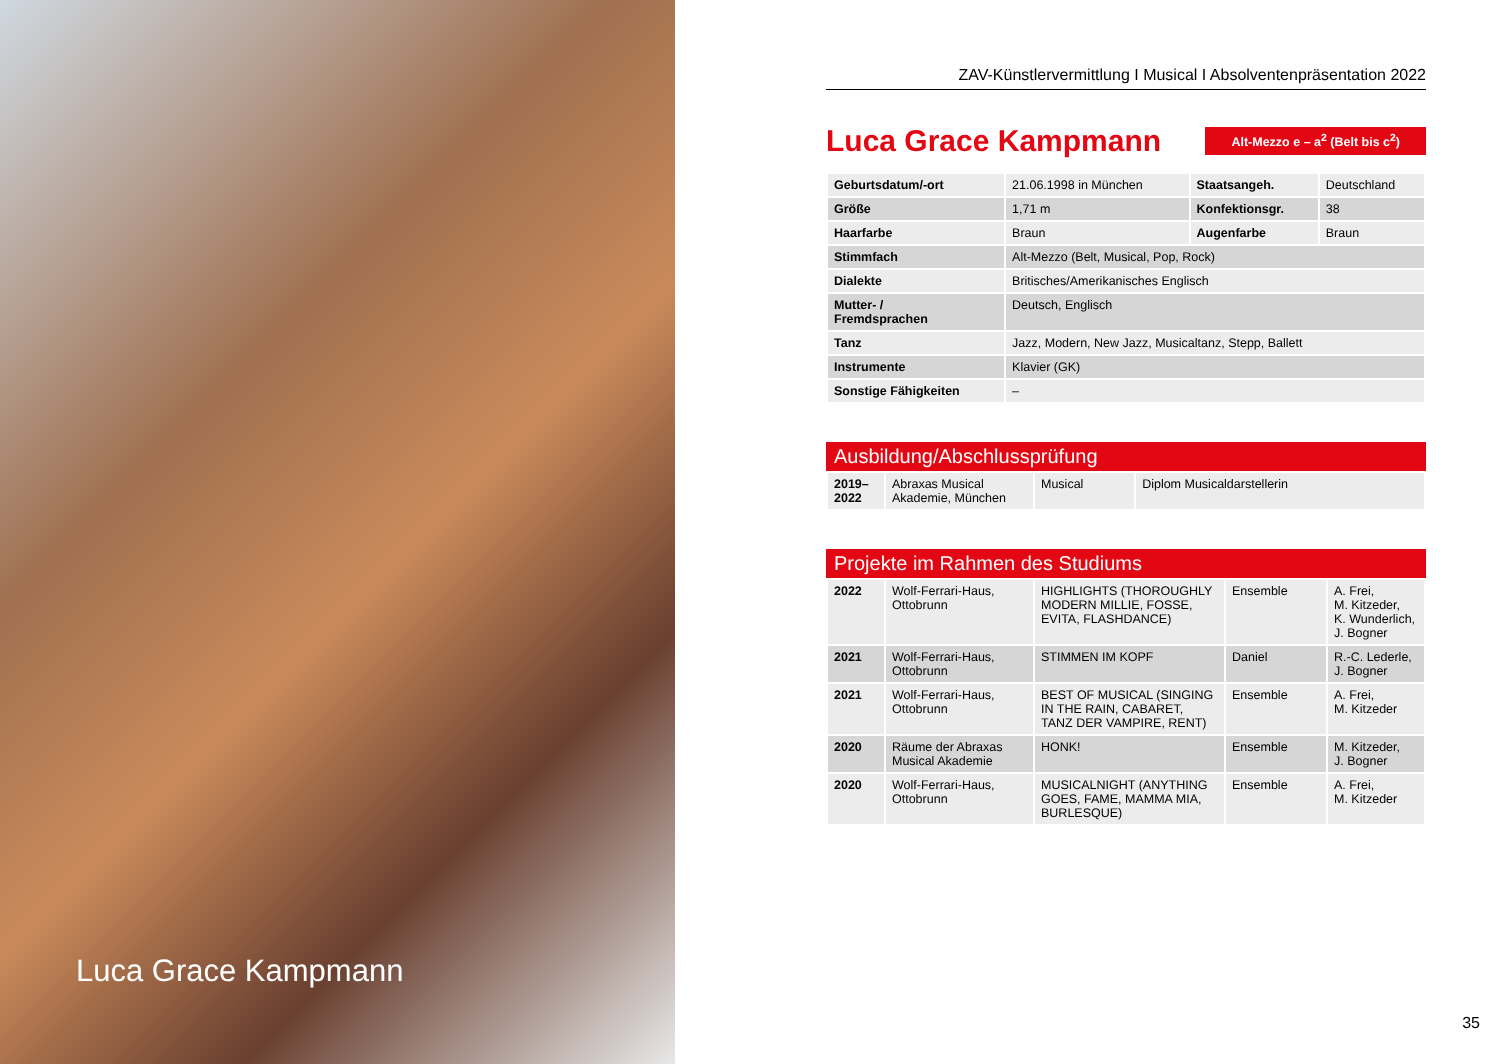Luca Grace Kampmann
ZAV-Künstlervermittlung I Musical I Absolventenpräsentation 2022
Luca Grace Kampmann
Alt-Mezzo e – a<sup>2</sup> (Belt bis c<sup>2</sup>)
| Geburtsdatum/-ort | 21.06.1998 in München | Staatsangeh. | Deutschland |
| Größe | 1,71 m | Konfektionsgr. | 38 |
| Haarfarbe | Braun | Augenfarbe | Braun |
| Stimmfach | Alt-Mezzo (Belt, Musical, Pop, Rock) | | |
| Dialekte | Britisches/Amerikanisches Englisch | | |
| Mutter- / Fremdsprachen | Deutsch, Englisch | | |
| Tanz | Jazz, Modern, New Jazz, Musicaltanz, Stepp, Ballett | | |
| Instrumente | Klavier (GK) | | |
| Sonstige Fähigkeiten | – | | |
Ausbildung/Abschlussprüfung
| 2019– 2022 | Abraxas Musical Akademie, München | Musical | Diplom Musicaldarstellerin |
Projekte im Rahmen des Studiums
| 2022 | Wolf-Ferrari-Haus, Ottobrunn | HIGHLIGHTS (THOROUGHLY MODERN MILLIE, FOSSE, EVITA, FLASHDANCE) | Ensemble | A. Frei, M. Kitzeder, K. Wunderlich, J. Bogner |
| 2021 | Wolf-Ferrari-Haus, Ottobrunn | STIMMEN IM KOPF | Daniel | R.-C. Lederle, J. Bogner |
| 2021 | Wolf-Ferrari-Haus, Ottobrunn | BEST OF MUSICAL (SINGING IN THE RAIN, CABARET, TANZ DER VAMPIRE, RENT) | Ensemble | A. Frei, M. Kitzeder |
| 2020 | Räume der Abraxas Musical Akademie | HONK! | Ensemble | M. Kitzeder, J. Bogner |
| 2020 | Wolf-Ferrari-Haus, Ottobrunn | MUSICALNIGHT (ANYTHING GOES, FAME, MAMMA MIA, BURLESQUE) | Ensemble | A. Frei, M. Kitzeder |
35